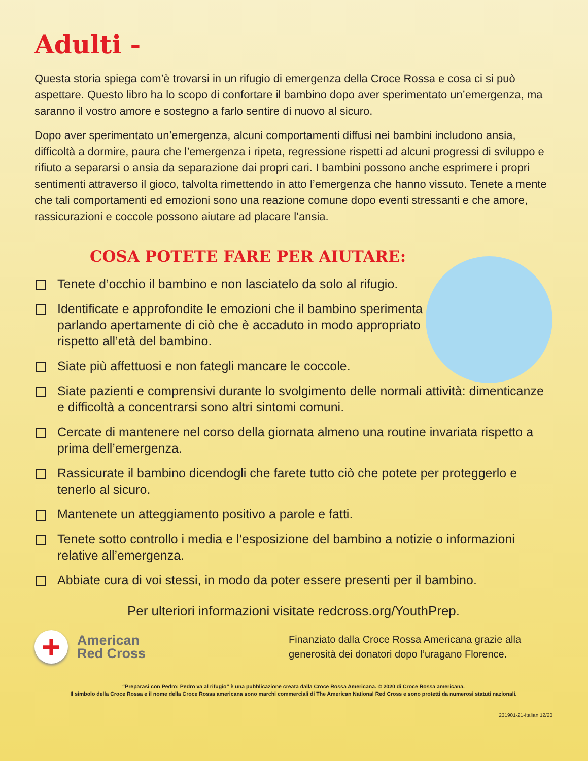Adulti -
Questa storia spiega com’è trovarsi in un rifugio di emergenza della Croce Rossa e cosa ci si può aspettare. Questo libro ha lo scopo di confortare il bambino dopo aver sperimentato un’emergenza, ma saranno il vostro amore e sostegno a farlo sentire di nuovo al sicuro.
Dopo aver sperimentato un’emergenza, alcuni comportamenti diffusi nei bambini includono ansia, difficoltà a dormire, paura che l’emergenza i ripeta, regressione rispetti ad alcuni progressi di sviluppo e rifiuto a separarsi o ansia da separazione dai propri cari. I bambini possono anche esprimere i propri sentimenti attraverso il gioco, talvolta rimettendo in atto l’emergenza che hanno vissuto. Tenete a mente che tali comportamenti ed emozioni sono una reazione comune dopo eventi stressanti e che amore, rassicurazioni e coccole possono aiutare ad placare l’ansia.
COSA POTETE FARE PER AIUTARE:
Tenete d’occhio il bambino e non lasciatelo da solo al rifugio.
Identificate e approfondite le emozioni che il bambino sperimenta parlando apertamente di ciò che è accaduto in modo appropriato rispetto all’età del bambino.
Siate più affettuosi e non fategli mancare le coccole.
Siate pazienti e comprensivi durante lo svolgimento delle normali attività: dimenticanze e difficoltà a concentrarsi sono altri sintomi comuni.
Cercate di mantenere nel corso della giornata almeno una routine invariata rispetto a prima dell’emergenza.
Rassicurate il bambino dicendogli che farete tutto ciò che potete per proteggerlo e tenerlo al sicuro.
Mantenete un atteggiamento positivo a parole e fatti.
Tenete sotto controllo i media e l’esposizione del bambino a notizie o informazioni relative all’emergenza.
Abbiate cura di voi stessi, in modo da poter essere presenti per il bambino.
Per ulteriori informazioni visitate redcross.org/YouthPrep.
+
American
Red Cross
Finanziato dalla Croce Rossa Americana grazie alla generosità dei donatori dopo l’uragano Florence.
“Preparasi con Pedro: Pedro va al rifugio” è una pubblicazione creata dalla Croce Rossa Americana. © 2020 di Croce Rossa americana.
Il simbolo della Croce Rossa e il nome della Croce Rossa americana sono marchi commerciali di The American National Red Cross e sono protetti da numerosi statuti nazionali.
231901-21-Italian 12/20